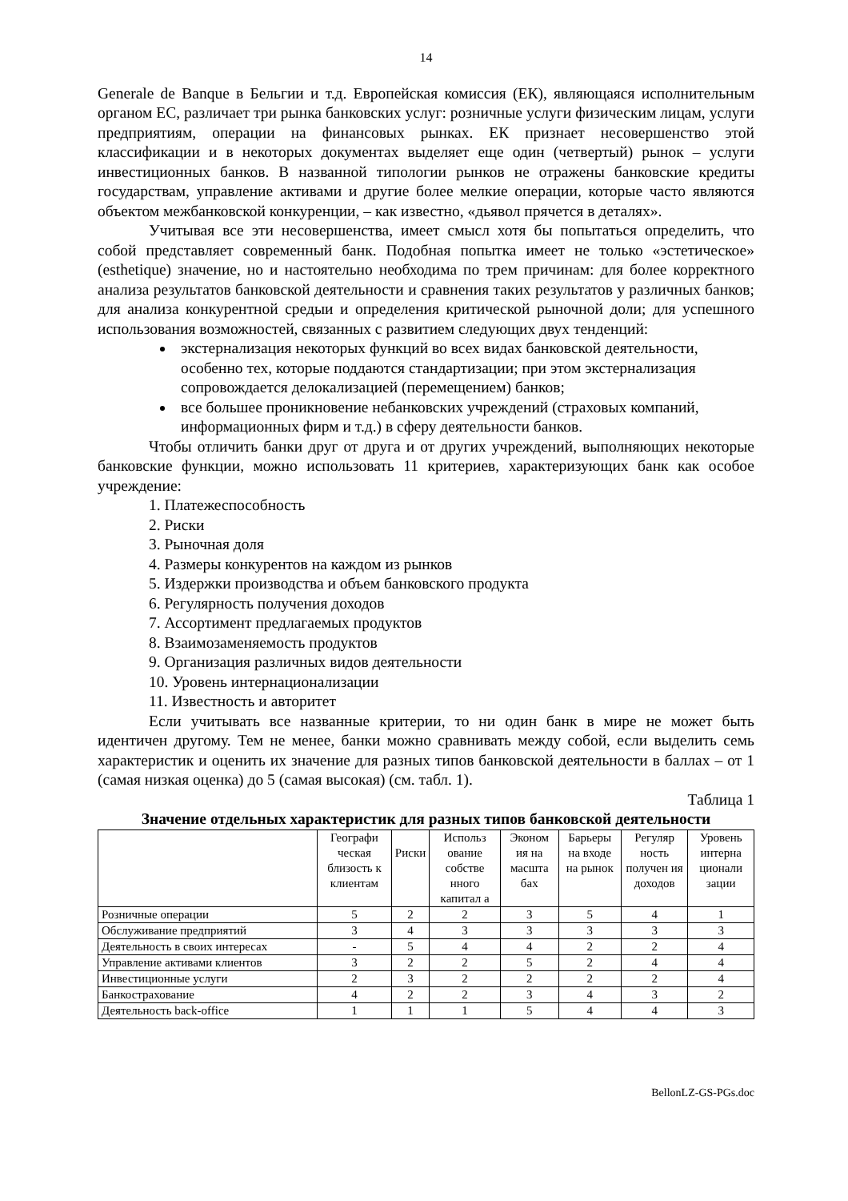14
Generale de Banque в Бельгии и т.д. Европейская комиссия (ЕК), являющаяся исполнительным органом ЕС, различает три рынка банковских услуг: розничные услуги физическим лицам, услуги предприятиям, операции на финансовых рынках. ЕК признает несовершенство этой классификации и в некоторых документах выделяет еще один (четвертый) рынок – услуги инвестиционных банков. В названной типологии рынков не отражены банковские кредиты государствам, управление активами и другие более мелкие операции, которые часто являются объектом межбанковской конкуренции, – как известно, «дьявол прячется в деталях».
Учитывая все эти несовершенства, имеет смысл хотя бы попытаться определить, что собой представляет современный банк. Подобная попытка имеет не только «эстетическое» (esthetique) значение, но и настоятельно необходима по трем причинам: для более корректного анализа результатов банковской деятельности и сравнения таких результатов у различных банков; для анализа конкурентной средыи и определения критической рыночной доли; для успешного использования возможностей, связанных с развитием следующих двух тенденций:
экстернализация некоторых функций во всех видах банковской деятельности, особенно тех, которые поддаются стандартизации; при этом экстернализация сопровождается делокализацией (перемещением) банков;
все большее проникновение небанковских учреждений (страховых компаний, информационных фирм и т.д.) в сферу деятельности банков.
Чтобы отличить банки друг от друга и от других учреждений, выполняющих некоторые банковские функции, можно использовать 11 критериев, характеризующих банк как особое учреждение:
1. Платежеспособность
2. Риски
3. Рыночная доля
4. Размеры конкурентов на каждом из рынков
5. Издержки производства и объем банковского продукта
6. Регулярность получения доходов
7. Ассортимент предлагаемых продуктов
8. Взаимозаменяемость продуктов
9. Организация различных видов деятельности
10. Уровень интернационализации
11. Известность и авторитет
Если учитывать все названные критерии, то ни один банк в мире не может быть идентичен другому. Тем не менее, банки можно сравнивать между собой, если выделить семь характеристик и оценить их значение для разных типов банковской деятельности в баллах – от 1 (самая низкая оценка) до 5 (самая высокая) (см. табл. 1).
Таблица 1
Значение отдельных характеристик для разных типов банковской деятельности
| | Географи ческая близость к клиентам | Риски | Использ ование собстве нного капитал а | Эконом ия на масшта бах | Барьеры на входе на рынок | Регуляр ность получен ия доходов | Уровень интерна ционали зации |
| --- | --- | --- | --- | --- | --- | --- | --- |
| Розничные операции | 5 | 2 | 2 | 3 | 5 | 4 | 1 |
| Обслуживание предприятий | 3 | 4 | 3 | 3 | 3 | 3 | 3 |
| Деятельность в своих интересах | - | 5 | 4 | 4 | 2 | 2 | 4 |
| Управление активами клиентов | 3 | 2 | 2 | 5 | 2 | 4 | 4 |
| Инвестиционные услуги | 2 | 3 | 2 | 2 | 2 | 2 | 4 |
| Банкострахование | 4 | 2 | 2 | 3 | 4 | 3 | 2 |
| Деятельность back-office | 1 | 1 | 1 | 5 | 4 | 4 | 3 |
BellonLZ-GS-PGs.doc